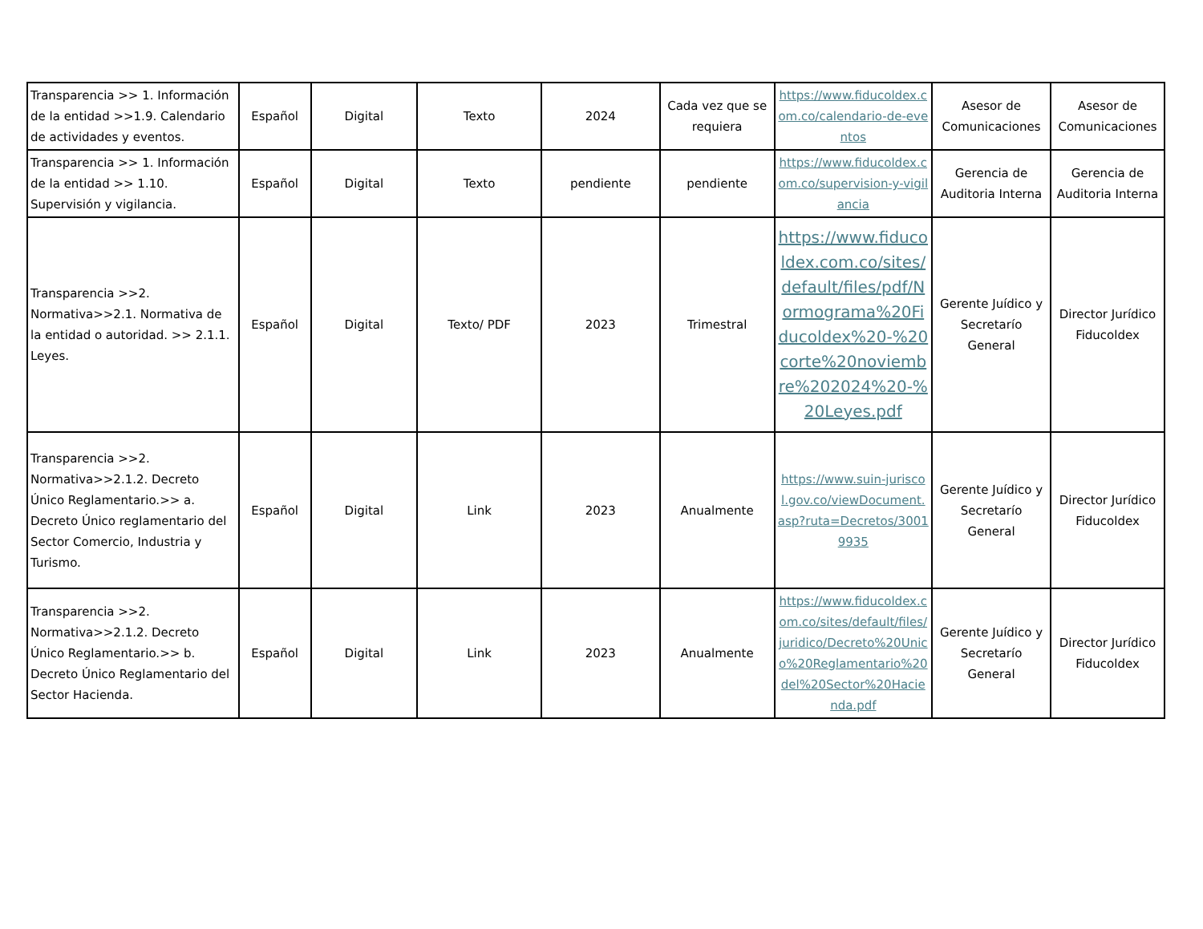| Transparencia >> 1. Información de la entidad >>1.9. Calendario de actividades y eventos. | Español | Digital | Texto | 2024 | Cada vez que se requiera | https://www.fiducoldex.com.co/calendario-de-eventos | Asesor de Comunicaciones | Asesor de Comunicaciones |
| Transparencia >> 1. Información de la entidad >> 1.10. Supervisión y vigilancia. | Español | Digital | Texto | pendiente | pendiente | https://www.fiducoldex.com.co/supervision-y-vigilancia | Gerencia de Auditoria Interna | Gerencia de Auditoria Interna |
| Transparencia >>2. Normativa>>2.1. Normativa de la entidad o autoridad. >> 2.1.1. Leyes. | Español | Digital | Texto/ PDF | 2023 | Trimestral | https://www.fiducoldex.com.co/sites/default/files/pdf/Normograma%20Fiducoldex%20-%20corte%20noviembre%202024%20-%20Leyes.pdf | Gerente Juídico y Secretarío General | Director Jurídico Fiducoldex |
| Transparencia >>2. Normativa>>2.1.2. Decreto Único Reglamentario.>> a. Decreto Único reglamentario del Sector Comercio, Industria y Turismo. | Español | Digital | Link | 2023 | Anualmente | https://www.suin-juriscol.gov.co/viewDocument.asp?ruta=Decretos/30019935 | Gerente Juídico y Secretarío General | Director Jurídico Fiducoldex |
| Transparencia >>2. Normativa>>2.1.2. Decreto Único Reglamentario.>> b. Decreto Único Reglamentario del Sector Hacienda. | Español | Digital | Link | 2023 | Anualmente | https://www.fiducoldex.com.co/sites/default/files/juridico/Decreto%20Unico%20Reglamentario%20del%20Sector%20Hacienda.pdf | Gerente Juídico y Secretarío General | Director Jurídico Fiducoldex |